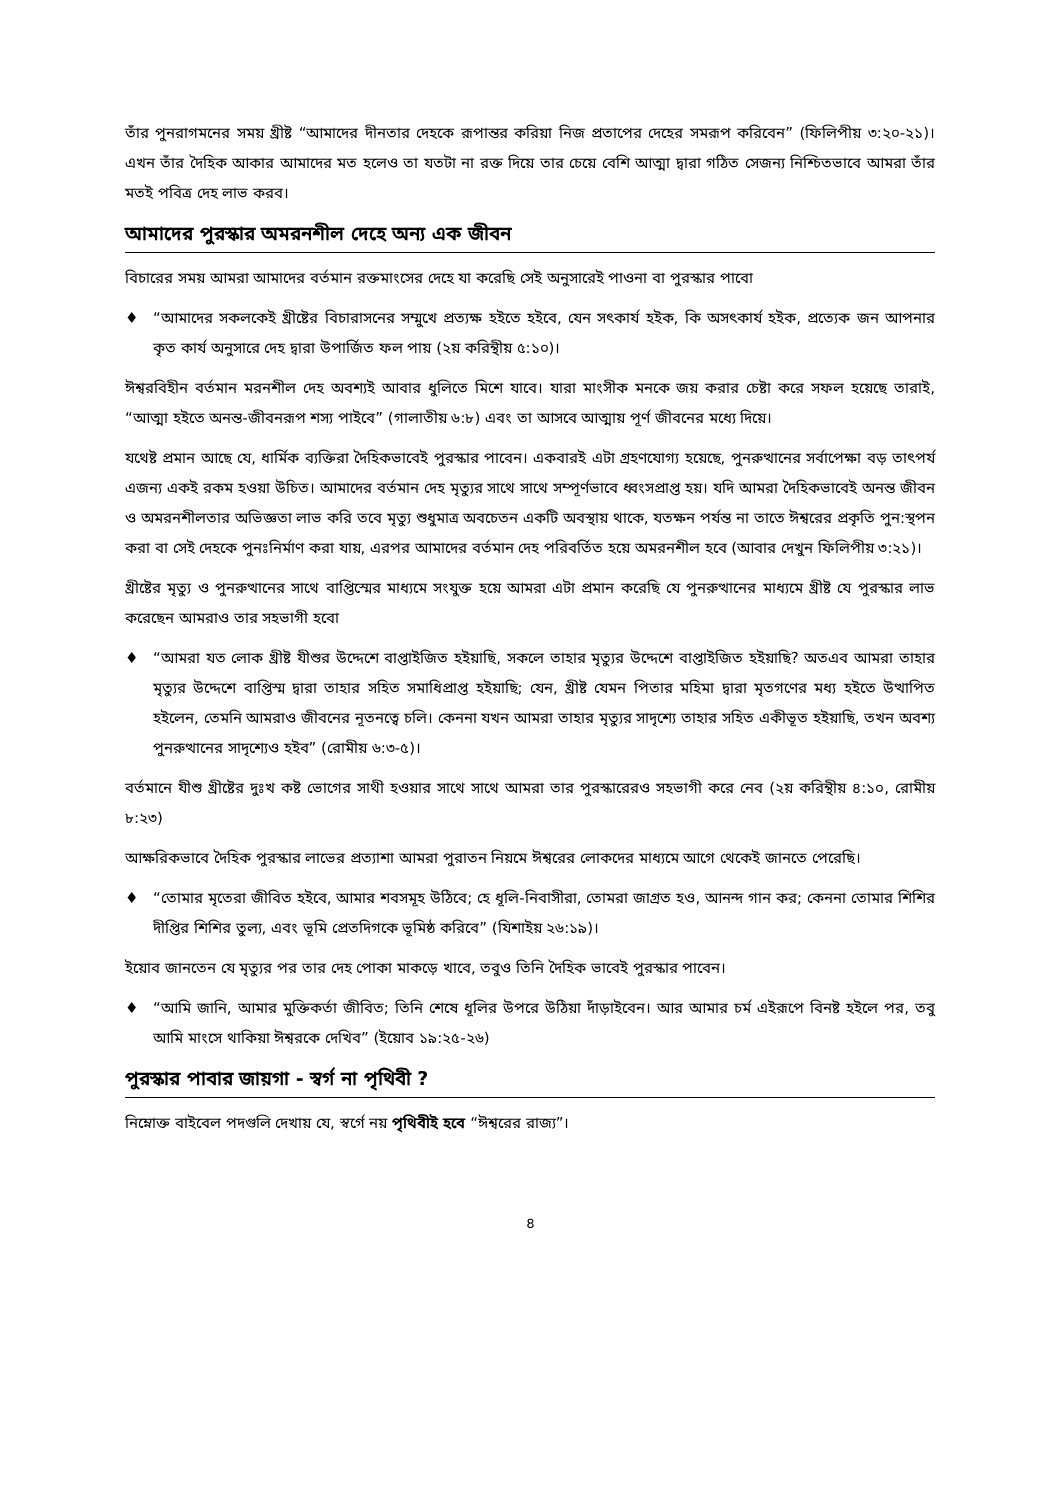তাঁর পুনরাগমনের সময় খ্রীষ্ট “আমাদের দীনতার দেহকে রূপান্তর করিয়া নিজ প্রতাপের দেহের সমরূপ করিবেন” (ফিলিপীয় ৩:২০-২১)। এখন তাঁর দৈহিক আকার আমাদের মত হলেও তা যতটা না রক্ত দিয়ে তার চেয়ে বেশি আত্মা দ্বারা গঠিত সেজন্য নিশ্চিতভাবে আমরা তাঁর মতই পবিত্র দেহ লাভ করব।
আমাদের পুরস্কার অমরনশীল দেহে অন্য এক জীবন
বিচারের সময় আমরা আমাদের বর্তমান রক্তমাংসের দেহে যা করেছি সেই অনুসারেই পাওনা বা পুরস্কার পাবো
♦ “আমাদের সকলকেই খ্রীষ্টের বিচারাসনের সম্মুখে প্রত্যক্ষ হইতে হইবে, যেন সৎকার্য হইক, কি অসৎকার্য হইক, প্রত্যেক জন আপনার কৃত কার্য অনুসারে দেহ দ্বারা উপার্জিত ফল পায় (২য় করিন্থীয় ৫:১০)।
ঈশ্বরবিহীন বর্তমান মরনশীল দেহ অবশ্যই আবার ধুলিতে মিশে যাবে। যারা মাংসীক মনকে জয় করার চেষ্টা করে সফল হয়েছে তারাই, “আত্মা হইতে অনন্ত-জীবনরূপ শস্য পাইবে” (গালাতীয় ৬:৮) এবং তা আসবে আত্মায় পূর্ণ জীবনের মধ্যে দিয়ে।
যথেষ্ট প্রমান আছে যে, ধার্মিক ব্যক্তিরা দৈহিকভাবেই পুরস্কার পাবেন। একবারই এটা গ্রহণযোগ্য হয়েছে, পুনরুত্থানের সর্বাপেক্ষা বড় তাৎপর্য এজন্য একই রকম হওয়া উচিত। আমাদের বর্তমান দেহ মৃত্যুর সাথে সাথে সম্পূর্ণভাবে ধ্বংসপ্রাপ্ত হয়। যদি আমরা দৈহিকভাবেই অনন্ত জীবন ও অমরনশীলতার অভিজ্ঞতা লাভ করি তবে মৃত্যু শুধুমাত্র অবচেতন একটি অবস্থায় থাকে, যতক্ষন পর্যন্ত না তাতে ঈশ্বরের প্রকৃতি পুন:স্থপন করা বা সেই দেহকে পুনঃনির্মাণ করা যায়, এরপর আমাদের বর্তমান দেহ পরিবর্তিত হয়ে অমরনশীল হবে (আবার দেখুন ফিলিপীয় ৩:২১)।
খ্রীষ্টের মৃত্যু ও পুনরুত্থানের সাথে বাপ্তিস্মের মাধ্যমে সংযুক্ত হয়ে আমরা এটা প্রমান করেছি যে পুনরুত্থানের মাধ্যমে খ্রীষ্ট যে পুরস্কার লাভ করেছেন আমরাও তার সহভাগী হবো
♦ “আমরা যত লোক খ্রীষ্ট যীশুর উদ্দেশে বাপ্তাইজিত হইয়াছি, সকলে তাহার মৃত্যুর উদ্দেশে বাপ্তাইজিত হইয়াছি? অতএব আমরা তাহার মৃত্যুর উদ্দেশে বাপ্তিস্ম দ্বারা তাহার সহিত সমাধিপ্রাপ্ত হইয়াছি; যেন, খ্রীষ্ট যেমন পিতার মহিমা দ্বারা মৃতগণের মধ্য হইতে উত্থাপিত হইলেন, তেমনি আমরাও জীবনের নূতনত্বে চলি। কেননা যখন আমরা তাহার মৃত্যুর সাদৃশ্যে তাহার সহিত একীভূত হইয়াছি, তখন অবশ্য পুনরুত্থানের সাদৃশ্যেও হইব” (রোমীয় ৬:৩-৫)।
বর্তমানে যীশু খ্রীষ্টের দুঃখ কষ্ট ভোগের সাথী হওয়ার সাথে সাথে আমরা তার পুরস্কারেরও সহভাগী করে নেব (২য় করিন্থীয় ৪:১০, রোমীয় ৮:২৩)
আক্ষরিকভাবে দৈহিক পুরস্কার লাভের প্রত্যাশা আমরা পুরাতন নিয়মে ঈশ্বরের লোকদের মাধ্যমে আগে থেকেই জানতে পেরেছি।
♦ “তোমার মৃতেরা জীবিত হইবে, আমার শবসমূহ উঠিবে; হে ধূলি-নিবাসীরা, তোমরা জাগ্রত হও, আনন্দ গান কর; কেননা তোমার শিশির দীপ্তির শিশির তুল্য, এবং ভূমি প্রেতদিগকে ভূমিষ্ঠ করিবে” (যিশাইয় ২৬:১৯)।
ইয়োব জানতেন যে মৃত্যুর পর তার দেহ পোকা মাকড়ে খাবে, তবুও তিনি দৈহিক ভাবেই পুরস্কার পাবেন।
♦ “আমি জানি, আমার মুক্তিকর্তা জীবিত; তিনি শেষে ধূলির উপরে উঠিয়া দাঁড়াইবেন। আর আমার চর্ম এইরূপে বিনষ্ট হইলে পর, তবু আমি মাংসে থাকিয়া ঈশ্বরকে দেখিব” (ইয়োব ১৯:২৫-২৬)
পুরস্কার পাবার জায়গা - স্বর্গ না পৃথিবী ?
নিম্নোক্ত বাইবেল পদগুলি দেখায় যে, স্বর্গে নয় পৃথিবীই হবে “ঈশ্বরের রাজ্য”।
৪